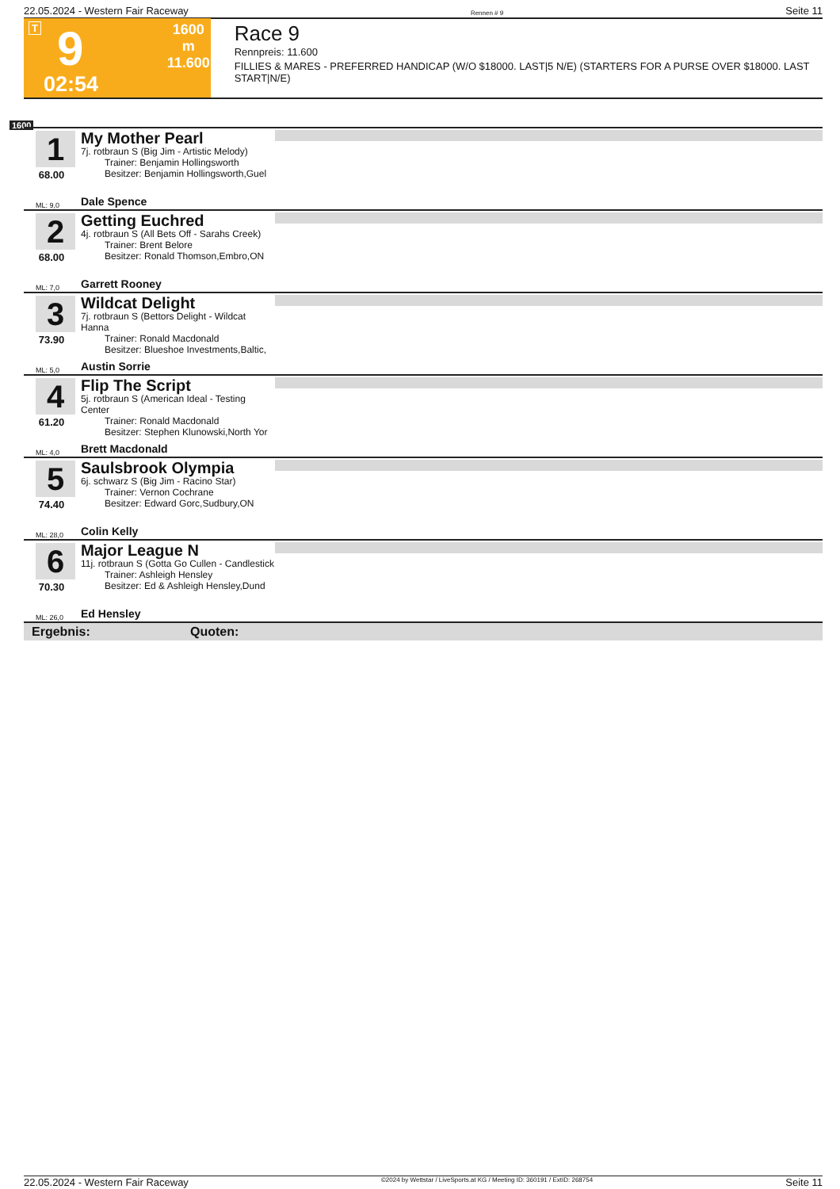22.05.2024 - Western Fair Raceway Rennen # 9 Seite 11
T 9
1600 m
11.600
02:54
Race 9
Rennpreis: 11.600
FILLIES & MARES - PREFERRED HANDICAP (W/O $18000. LAST|5 N/E) (STARTERS FOR A PURSE OVER $18000. LAST START|N/E)
1600
1
68.00
My Mother Pearl
7j. rotbraun S (Big Jim - Artistic Melody)
Trainer: Benjamin Hollingsworth
Besitzer: Benjamin Hollingsworth,Guel
ML: 9,0 Dale Spence
2
68.00
Getting Euchred
4j. rotbraun S (All Bets Off - Sarahs Creek)
Trainer: Brent Belore
Besitzer: Ronald Thomson,Embro,ON
ML: 7,0 Garrett Rooney
3
73.90
Wildcat Delight
7j. rotbraun S (Bettors Delight - Wildcat Hanna
Trainer: Ronald Macdonald
Besitzer: Blueshoe Investments,Baltic,
ML: 5,0 Austin Sorrie
4
61.20
Flip The Script
5j. rotbraun S (American Ideal - Testing Center
Trainer: Ronald Macdonald
Besitzer: Stephen Klunowski,North Yor
ML: 4,0 Brett Macdonald
5
74.40
Saulsbrook Olympia
6j. schwarz S (Big Jim - Racino Star)
Trainer: Vernon Cochrane
Besitzer: Edward Gorc,Sudbury,ON
ML: 28,0 Colin Kelly
6
70.30
Major League N
11j. rotbraun S (Gotta Go Cullen - Candlestick
Trainer: Ashleigh Hensley
Besitzer: Ed & Ashleigh Hensley,Dund
ML: 26,0 Ed Hensley
Ergebnis: Quoten:
22.05.2024 - Western Fair Raceway ©2024 by Wettstar / LiveSports.at KG / Meeting ID: 360191 / ExtID: 268754 Seite 11